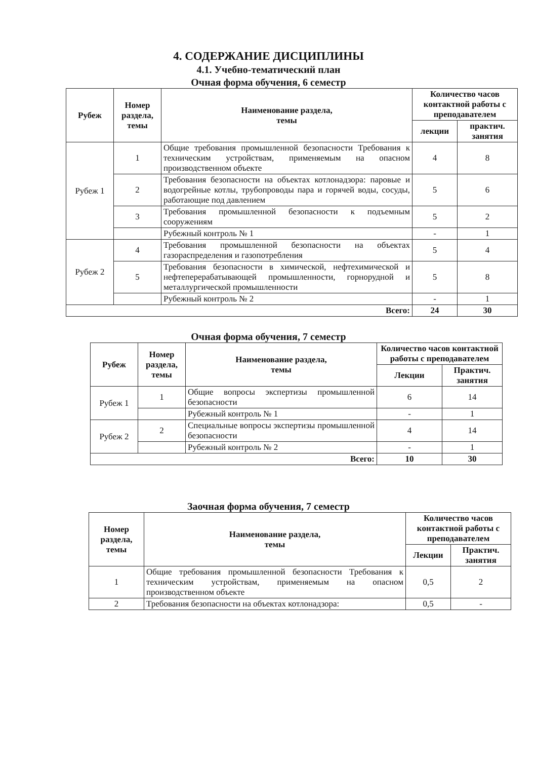4. СОДЕРЖАНИЕ ДИСЦИПЛИНЫ
4.1. Учебно-тематический план
Очная форма обучения, 6 семестр
| Рубеж | Номер раздела, темы | Наименование раздела, темы | Количество часов контактной работы с преподавателем | |
| --- | --- | --- | --- | --- |
| | | | лекции | практич. занятия |
| Рубеж 1 | 1 | Общие требования промышленной безопасности Требования к техническим устройствам, применяемым на опасном производственном объекте | 4 | 8 |
| | 2 | Требования безопасности на объектах котлонадзора: паровые и водогрейные котлы, трубопроводы пара и горячей воды, сосуды, работающие под давлением | 5 | 6 |
| | 3 | Требования промышленной безопасности к подъемным сооружениям | 5 | 2 |
| | | Рубежный контроль № 1 | - | 1 |
| Рубеж 2 | 4 | Требования промышленной безопасности на объектах газораспределения и газопотребления | 5 | 4 |
| | 5 | Требования безопасности в химической, нефтехимической и нефтеперерабатывающей промышленности, горнорудной и металлургической промышленности | 5 | 8 |
| | | Рубежный контроль № 2 | - | 1 |
| Всего: | | | 24 | 30 |
Очная форма обучения, 7 семестр
| Рубеж | Номер раздела, темы | Наименование раздела, темы | Количество часов контактной работы с преподавателем | |
| --- | --- | --- | --- | --- |
| | | | Лекции | Практич. занятия |
| Рубеж 1 | 1 | Общие вопросы экспертизы промышленной безопасности | 6 | 14 |
| | | Рубежный контроль № 1 | - | 1 |
| Рубеж 2 | 2 | Специальные вопросы экспертизы промышленной безопасности | 4 | 14 |
| | | Рубежный контроль № 2 | - | 1 |
| Всего: | | | 10 | 30 |
Заочная форма обучения, 7 семестр
| Номер раздела, темы | Наименование раздела, темы | Количество часов контактной работы с преподавателем | |
| --- | --- | --- | --- |
| | | Лекции | Практич. занятия |
| 1 | Общие требования промышленной безопасности Требования к техническим устройствам, применяемым на опасном производственном объекте | 0,5 | 2 |
| 2 | Требования безопасности на объектах котлонадзора: | 0,5 | - |